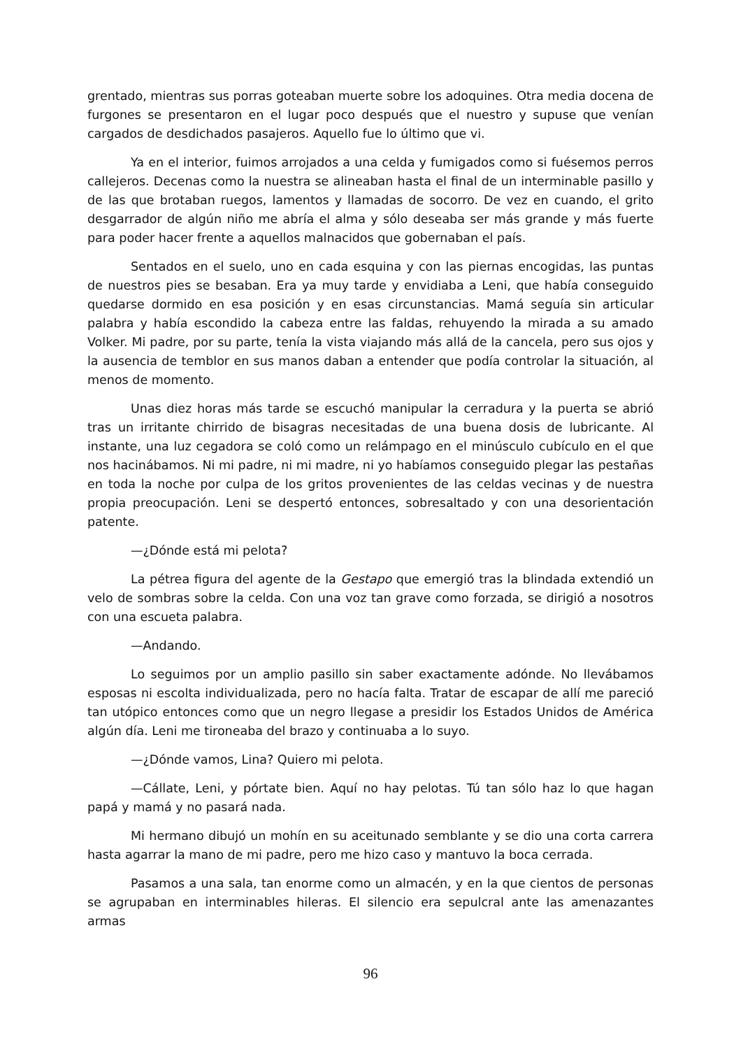grentado, mientras sus porras goteaban muerte sobre los adoquines. Otra media docena de furgones se presentaron en el lugar poco después que el nuestro y supuse que venían cargados de desdichados pasajeros. Aquello fue lo último que vi.
Ya en el interior, fuimos arrojados a una celda y fumigados como si fuésemos perros callejeros. Decenas como la nuestra se alineaban hasta el final de un interminable pasillo y de las que brotaban ruegos, lamentos y llamadas de socorro. De vez en cuando, el grito desgarrador de algún niño me abría el alma y sólo deseaba ser más grande y más fuerte para poder hacer frente a aquellos malnacidos que gobernaban el país.
Sentados en el suelo, uno en cada esquina y con las piernas encogidas, las puntas de nuestros pies se besaban. Era ya muy tarde y envidiaba a Leni, que había conseguido quedarse dormido en esa posición y en esas circunstancias. Mamá seguía sin articular palabra y había escondido la cabeza entre las faldas, rehuyendo la mirada a su amado Volker. Mi padre, por su parte, tenía la vista viajando más allá de la cancela, pero sus ojos y la ausencia de temblor en sus manos daban a entender que podía controlar la situación, al menos de momento.
Unas diez horas más tarde se escuchó manipular la cerradura y la puerta se abrió tras un irritante chirrido de bisagras necesitadas de una buena dosis de lubricante. Al instante, una luz cegadora se coló como un relámpago en el minúsculo cubículo en el que nos hacinábamos. Ni mi padre, ni mi madre, ni yo habíamos conseguido plegar las pestañas en toda la noche por culpa de los gritos provenientes de las celdas vecinas y de nuestra propia preocupación. Leni se despertó entonces, sobresaltado y con una desorientación patente.
—¿Dónde está mi pelota?
La pétrea figura del agente de la Gestapo que emergió tras la blindada extendió un velo de sombras sobre la celda. Con una voz tan grave como forzada, se dirigió a nosotros con una escueta palabra.
—Andando.
Lo seguimos por un amplio pasillo sin saber exactamente adónde. No llevábamos esposas ni escolta individualizada, pero no hacía falta. Tratar de escapar de allí me pareció tan utópico entonces como que un negro llegase a presidir los Estados Unidos de América algún día. Leni me tironeaba del brazo y continuaba a lo suyo.
—¿Dónde vamos, Lina? Quiero mi pelota.
—Cállate, Leni, y pórtate bien. Aquí no hay pelotas. Tú tan sólo haz lo que hagan papá y mamá y no pasará nada.
Mi hermano dibujó un mohín en su aceitunado semblante y se dio una corta carrera hasta agarrar la mano de mi padre, pero me hizo caso y mantuvo la boca cerrada.
Pasamos a una sala, tan enorme como un almacén, y en la que cientos de personas se agrupaban en interminables hileras. El silencio era sepulcral ante las amenazantes armas
96